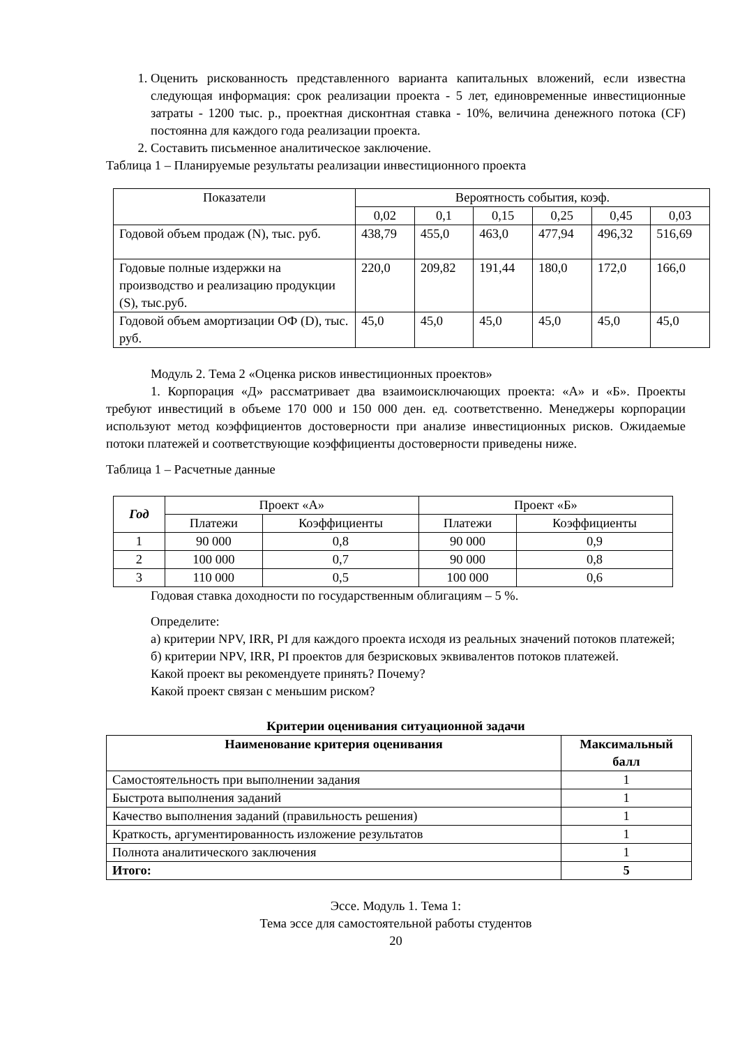1. Оценить рискованность представленного варианта капитальных вложений, если известна следующая информация: срок реализации проекта - 5 лет, единовременные инвестиционные затраты - 1200 тыс. р., проектная дисконтная ставка - 10%, величина денежного потока (CF) постоянна для каждого года реализации проекта.
2. Составить письменное аналитическое заключение.
Таблица 1 – Планируемые результаты реализации инвестиционного проекта
| Показатели | Вероятность события, коэф. | | | | | |
| --- | --- | --- | --- | --- | --- | --- |
| | 0,02 | 0,1 | 0,15 | 0,25 | 0,45 | 0,03 |
| Годовой объем продаж (N), тыс. руб. | 438,79 | 455,0 | 463,0 | 477,94 | 496,32 | 516,69 |
| Годовые полные издержки на производство и реализацию продукции (S), тыс.руб. | 220,0 | 209,82 | 191,44 | 180,0 | 172,0 | 166,0 |
| Годовой объем амортизации ОФ (D), тыс. руб. | 45,0 | 45,0 | 45,0 | 45,0 | 45,0 | 45,0 |
Модуль 2. Тема 2 «Оценка рисков инвестиционных проектов»
1. Корпорация «Д» рассматривает два взаимоисключающих проекта: «А» и «Б». Проекты требуют инвестиций в объеме 170 000 и 150 000 ден. ед. соответственно. Менеджеры корпорации используют метод коэффициентов достоверности при анализе инвестиционных рисков. Ожидаемые потоки платежей и соответствующие коэффициенты достоверности приведены ниже.
Таблица 1 – Расчетные данные
| Год | Проект «А» | | Проект «Б» | |
| --- | --- | --- | --- | --- |
| | Платежи | Коэффициенты | Платежи | Коэффициенты |
| 1 | 90 000 | 0,8 | 90 000 | 0,9 |
| 2 | 100 000 | 0,7 | 90 000 | 0,8 |
| 3 | 110 000 | 0,5 | 100 000 | 0,6 |
Годовая ставка доходности по государственным облигациям – 5 %.
Определите:
а) критерии NPV, IRR, PI для каждого проекта исходя из реальных значений потоков платежей;
б) критерии NPV, IRR, PI проектов для безрисковых эквивалентов потоков платежей.
Какой проект вы рекомендуете принять? Почему?
Какой проект связан с меньшим риском?
Критерии оценивания ситуационной задачи
| Наименование критерия оценивания | Максимальный балл |
| --- | --- |
| Самостоятельность при выполнении задания | 1 |
| Быстрота выполнения заданий | 1 |
| Качество выполнения заданий (правильность решения) | 1 |
| Краткость, аргументированность изложение результатов | 1 |
| Полнота аналитического заключения | 1 |
| Итого: | 5 |
Эссе. Модуль 1. Тема 1:
Тема эссе для самостоятельной работы студентов
20